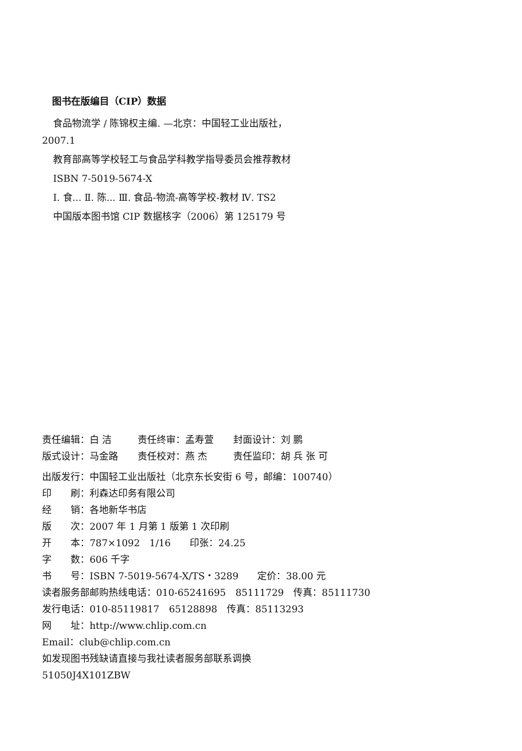图书在版编目（CIP）数据
食品物流学 / 陈锦权主编. —北京：中国轻工业出版社，2007.1
教育部高等学校轻工与食品学科教学指导委员会推荐教材
ISBN 7-5019-5674-X
Ⅰ. 食... Ⅱ. 陈... Ⅲ. 食品-物流-高等学校-教材 Ⅳ. TS2
中国版本图书馆 CIP 数据核字（2006）第 125179 号
责任编辑：白 洁 责任终审：孟寿萱 封面设计：刘 鹏
版式设计：马金路 责任校对：燕 杰 责任监印：胡 兵 张 可
出版发行：中国轻工业出版社（北京东长安街 6 号，邮编：100740）
印　　刷：利森达印务有限公司
经　　销：各地新华书店
版　　次：2007 年 1 月第 1 版第 1 次印刷
开　　本：787×1092　1/16　　印张：24.25
字　　数：606 千字
书　　号：ISBN 7-5019-5674-X/TS・3289　　定价：38.00 元
读者服务部邮购热线电话：010-65241695　85111729　传真：85111730
发行电话：010-85119817　65128898　传真：85113293
网　　址：http://www.chlip.com.cn
Email：club@chlip.com.cn
如发现图书残缺请直接与我社读者服务部联系调换
51050J4X101ZBW